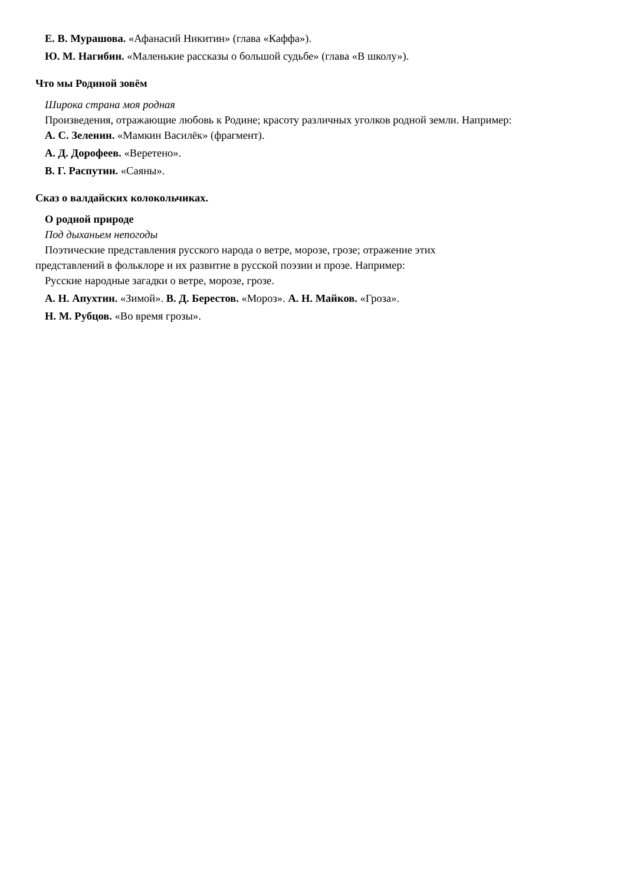Е. В. Мурашова. «Афанасий Никитин» (глава «Каффа»).
Ю. М. Нагибин. «Маленькие рассказы о большой судьбе» (глава «В школу»).
Что мы Родиной зовём
Широка страна моя родная
Произведения, отражающие любовь к Родине; красоту различных уголков родной земли. Например:
А. С. Зеленин. «Мамкин Василёк» (фрагмент).
А. Д. Дорофеев. «Веретено».
В. Г. Распутин. «Саяны».
Сказ о валдайских колокольчиках.
О родной природе
Под дыханьем непогоды
Поэтические представления русского народа о ветре, морозе, грозе; отражение этих
представлений в фольклоре и их развитие в русской поэзии и прозе. Например:
Русские народные загадки о ветре, морозе, грозе.
А. Н. Апухтин. «Зимой». В. Д. Берестов. «Мороз». А. Н. Майков. «Гроза».
Н. М. Рубцов. «Во время грозы».